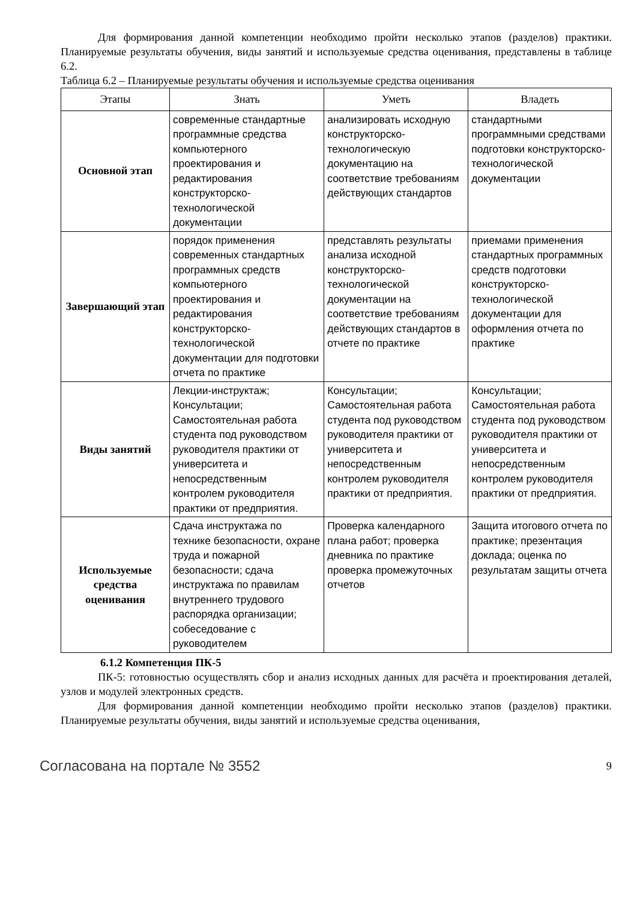Для формирования данной компетенции необходимо пройти несколько этапов (разделов) практики. Планируемые результаты обучения, виды занятий и используемые средства оценивания, представлены в таблице 6.2.
Таблица 6.2 – Планируемые результаты обучения и используемые средства оценивания
| Этапы | Знать | Уметь | Владеть |
| --- | --- | --- | --- |
| Основной этап | современные стандартные программные средства компьютерного проектирования и редактирования конструкторско-технологической документации | анализировать исходную конструкторско-технологическую документацию на соответствие требованиям действующих стандартов | стандартными программными средствами подготовки конструкторско-технологической документации |
| Завершающий этап | порядок применения современных стандартных программных средств компьютерного проектирования и редактирования конструкторско-технологической документации для подготовки отчета по практике | представлять результаты анализа исходной конструкторско-технологической документации на соответствие требованиям действующих стандартов в отчете по практике | приемами применения стандартных программных средств подготовки конструкторско-технологической документации для оформления отчета по практике |
| Виды занятий | Лекции-инструктаж; Консультации; Самостоятельная работа студента под руководством руководителя практики от университета и непосредственным контролем руководителя практики от предприятия. | Консультации; Самостоятельная работа студента под руководством руководителя практики от университета и непосредственным контролем руководителя практики от предприятия. | Консультации; Самостоятельная работа студента под руководством руководителя практики от университета и непосредственным контролем руководителя практики от предприятия. |
| Используемые средства оценивания | Сдача инструктажа по технике безопасности, охране труда и пожарной безопасности; сдача инструктажа по правилам внутреннего трудового распорядка организации; собеседование с руководителем | Проверка календарного плана работ; проверка дневника по практике проверка промежуточных отчетов | Защита итогового отчета по практике; презентация доклада; оценка по результатам защиты отчета |
6.1.2 Компетенция ПК-5
ПК-5: готовностью осуществлять сбор и анализ исходных данных для расчёта и проектирования деталей, узлов и модулей электронных средств.
Для формирования данной компетенции необходимо пройти несколько этапов (разделов) практики. Планируемые результаты обучения, виды занятий и используемые средства оценивания,
Согласована на портале № 3552 9